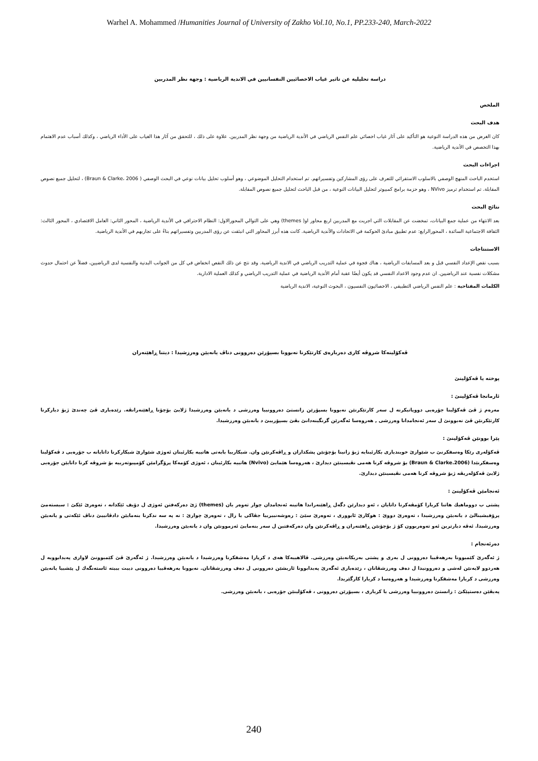Warhel A. Mohammed /Humanities Journal of University of Zakho Vol.10, No.1, PP.233-240, March-2022
دراسة تحليلية عن تاثير غياب الاخصائيين النفسانيين في الاندية الرياضية : وجهة نظر المدربين
الملخص
هدف البحث
كان الغرض من هذه الدراسة النوعية هو التأكيد على آثار غياب اخصائي علم النفس الرياضي في الأندية الرياضية من وجهة نظر المدربين. علاوة على ذلك ، للتحقق من آثار هذا الغياب على الأداء الرياضي ، وكذلك أسباب عدم الاهتمام بهذا التخصص في الأندية الرياضية.
اجراءات البحث
استخدم الباحث المنهج الوصفي بالاسلوب الاستقرائي للتعرف على رؤى المشاركين وتفسيراتهم. تم استخدام التحليل الموضوعي ، وهو أسلوب تحليل بيانات نوعي في البحث الوصفي ( Braun & Clarke، 2006) ، لتحليل جميع نصوص المقابلة. تم استخدام ترميز NVivo ، وهو حزمة برامج كمبيوتر لتحليل البيانات النوعية ، من قبل الباحث لتحليل جميع نصوص المقابلة.
نتائج البحث
بعد الانتهاء من عملية جمع البيانات، تمخضت عن المقابلات التي اجريت مع المدربين اربع محاور او( themes) وهي على التوالي المحورالاول: النظام الاحترافي في الأندية الرياضية ، المحور الثاني: العامل الاقتصادي ، المحور الثالث: الثقافة الاجتماعية السائدة ، المحورالرابع: عدم تطبيق مبادئ الحوكمة في الاتحادات والأندية الرياضية. كانت هذه أبرز المحاور التي انبثقت عن رؤى المدربين وتفسيراتهم بناءً على تجاربهم في الأندية الرياضية.
الاستنتاجات
بسبب نقص الإعداد النفسي قبل و بعد المسابقات الرياضية ، هناك فجوة في عملية التدريب الرياضي في الاندية الرياضية. وقد نتج عن ذلك النقص انخفاض في كل من الجوانب البدنية والنفسية لدى الرياضيين، فضلاً عن احتمال حدوث مشكلات نفسية عند الرياضيين. ان عدم وجود الاعداد النفسي قد يكون أيضًا عقبة أمام الأندية الرياضية في عملية التدريب الرياضي و كذلك العملية الادارية.
الكلمات المفتاحية : علم النفس الرياضي التطبيقي ، الاخصائيون النفسيون ، البحوث النوعية، الاندية الرياضية
ڤەكۆلینەكا شروڤە كاری دەربارەی كارتێكرنا نەبوونا بسپۆرێن دەروونی دناڤ یانەیێن وەرزشیدا : دیتنا ڕاهێنەران
پوختە یا ڤەكۆلینێ
ئارمانجا ڤەكۆلینێ :
مەرەم ژ ڤێ ڤەكۆلینا جۆرەیی دووپاتیكرنە ل سەر كارتێكرنێن نەبوونا بسپۆرێن زانستێ دەروونییا وەرزشی د یانەیێن وەرزشیدا ژلایێ بۆچۆنا ڕاهێنەرانڤە. زێدەباری ڤێ چەندێ ژبۆ دیاركرنا كارتێكرنێن ڤێ نەبوونێ ل سەر ئەنجامدانا وەرزشی , هەروەسا ئەگەرێن گرنگینەدانێ بڤێ بسپۆرییێ د یانەیێن وەرزشیدا.
پێرا بوونێن ڤەكۆلینێ :
ڤەكۆلەری رێكا وەسفكرنێ ب شێوازێ خویندیاری بكارئینایە ژبۆ زانینا بۆچۆنێن پشكداران و ڕاڤەكرنێن وان. شیكارییا بابەتی هاتییە بكارئینان ئەوژی شێوازێ شیكاركرنا داتایانە ب جۆرەیی د ڤەكۆلینا وەسفكرنێدا (2006.Braun & Clarke) بۆ شروڤە كرنا هەمی نڤیسینێن دیدارێ ، هەروەسا هێمایێ (Nvivo) هاتییە بكارئینان ، ئەوژی كۆمەكا پرۆگرامێن كۆمپیوتەرییە بۆ شروڤە كرنا داتایێن جۆرەیی ژلایێ ڤەكۆلەریڤە ژبۆ شروڤە كرنا هەمی نڤیسینێن دیدارێ.
ئەنجامێن ڤەكۆلینێ :
پشتی ب دووماهیك هاتنا كریارا كۆمڤەكرنا داتایان ، ئەو دیدارێن دگەل ڕاهێنەراندا هاتینە ئەنجامدان چوار تەوەر یان (themes) ژێ دەركەفتن ئەوژی ل دۆیف ئێكدانە ، تەوەرێ ئێكێ : سیستەمێ پرۆفیشینالێ د یانەیێن وەرزشیدا ، تەوەرێ دووێ : هوكارێ ئابووری ، تەوەرێ سێێ : رەوشەنبیرییا جڤاكی یا زال ، تەوەرێ چوارێ : نە پە سە ندكرنا بنەمایێن دادڤانییێ دناڤ ئێكەتی و یانەیێن وەرزشیدا. ئەڤە دیارترین ئەو تەوەربوون كۆ ژ بۆچۆنێن ڕاهێنەران و ڕاڤەكرنێن وان دەركەفتین ل سەر بنەمایێ ئەزموونێن وان د یانەیێن وەرزشیدا.
دەرئەنجام :
ژ ئەگەرێ كێمبوونا بەرهەڤییا دەروونی ل بەری و پشتی بەریكانەیێن وەرزشی. ڤالاهییەكا هەی د كریارا مەشقكرنا وەرزشیدا د یانەیێن وەرزشیدا. ژ ئەگەرێ ڤێ كێمبوونێ لاوازی پەیدابوویە ل هەردوو لایەنێن لەشی و دەروونیدا ل دەف وەرزشڤانان ، زێدەباری ئەگەرێ پەیدابوونا ئاریشێن دەروونی ل دەف وەرزشڤانان. نەبوونا بەرهەڤییا دەروونی دبیت ببیتە ئاستەنگەك ل پێشییا یانەیێن وەرزشی د كریارا مەشقكرنا وەرزشیدا و هەروەسا د كریارا كارگێریدا.
پەیڤێن دەستپێكێ : زانستێ دەروونییا وەرزشی یا كریاری ، بسپۆرێن دەروونی ، ڤەكۆلینێن جۆرەیی ، یانەیێن وەرزشی.
240